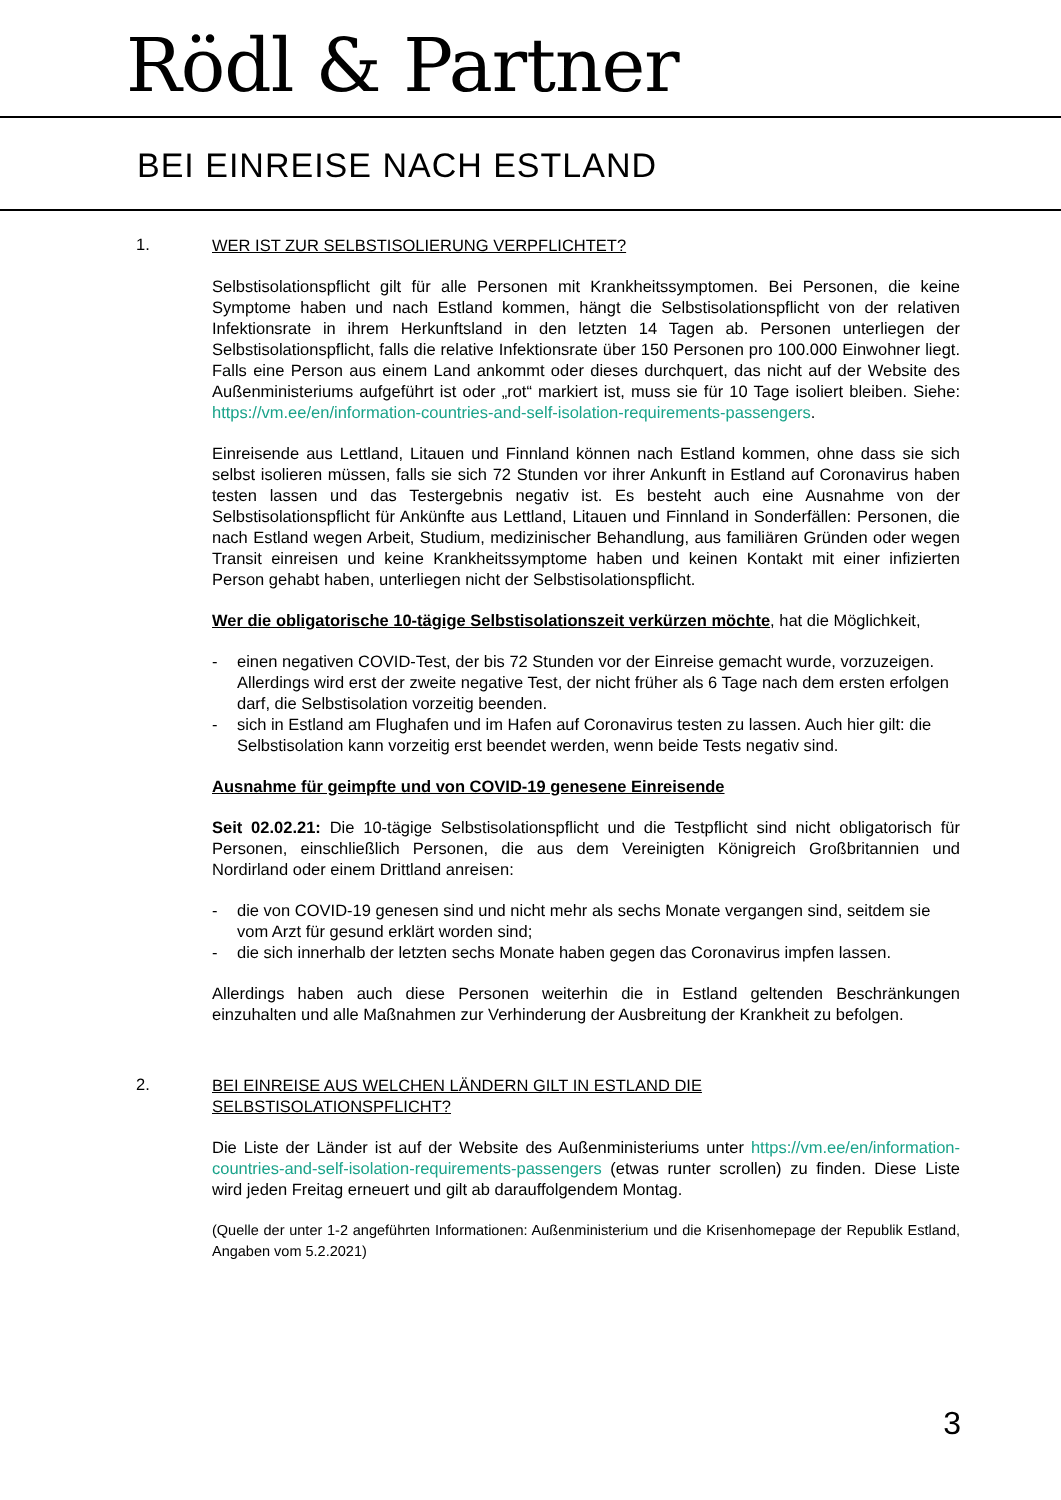Rödl & Partner
BEI EINREISE NACH ESTLAND
1.
WER IST ZUR SELBSTISOLIERUNG VERPFLICHTET?
Selbstisolationspflicht gilt für alle Personen mit Krankheitssymptomen. Bei Personen, die keine Symptome haben und nach Estland kommen, hängt die Selbstisolationspflicht von der relativen Infektionsrate in ihrem Herkunftsland in den letzten 14 Tagen ab. Personen unterliegen der Selbstisolationspflicht, falls die relative Infektionsrate über 150 Personen pro 100.000 Einwohner liegt. Falls eine Person aus einem Land ankommt oder dieses durchquert, das nicht auf der Website des Außenministeriums aufgeführt ist oder „rot“ markiert ist, muss sie für 10 Tage isoliert bleiben. Siehe: https://vm.ee/en/information-countries-and-self-isolation-requirements-passengers.
Einreisende aus Lettland, Litauen und Finnland können nach Estland kommen, ohne dass sie sich selbst isolieren müssen, falls sie sich 72 Stunden vor ihrer Ankunft in Estland auf Coronavirus haben testen lassen und das Testergebnis negativ ist. Es besteht auch eine Ausnahme von der Selbstisolationspflicht für Ankünfte aus Lettland, Litauen und Finnland in Sonderfällen: Personen, die nach Estland wegen Arbeit, Studium, medizinischer Behandlung, aus familiären Gründen oder wegen Transit einreisen und keine Krankheitssymptome haben und keinen Kontakt mit einer infizierten Person gehabt haben, unterliegen nicht der Selbstisolationspflicht.
Wer die obligatorische 10-tägige Selbstisolationszeit verkürzen möchte, hat die Möglichkeit,
- einen negativen COVID-Test, der bis 72 Stunden vor der Einreise gemacht wurde, vorzuzeigen. Allerdings wird erst der zweite negative Test, der nicht früher als 6 Tage nach dem ersten erfolgen darf, die Selbstisolation vorzeitig beenden.
- sich in Estland am Flughafen und im Hafen auf Coronavirus testen zu lassen. Auch hier gilt: die Selbstisolation kann vorzeitig erst beendet werden, wenn beide Tests negativ sind.
Ausnahme für geimpfte und von COVID-19 genesene Einreisende
Seit 02.02.21: Die 10-tägige Selbstisolationspflicht und die Testpflicht sind nicht obligatorisch für Personen, einschließlich Personen, die aus dem Vereinigten Königreich Großbritannien und Nordirland oder einem Drittland anreisen:
- die von COVID-19 genesen sind und nicht mehr als sechs Monate vergangen sind, seitdem sie vom Arzt für gesund erklärt worden sind;
- die sich innerhalb der letzten sechs Monate haben gegen das Coronavirus impfen lassen.
Allerdings haben auch diese Personen weiterhin die in Estland geltenden Beschränkungen einzuhalten und alle Maßnahmen zur Verhinderung der Ausbreitung der Krankheit zu befolgen.
2.
BEI EINREISE AUS WELCHEN LÄNDERN GILT IN ESTLAND DIE
SELBSTISOLATIONSPFLICHT?
Die Liste der Länder ist auf der Website des Außenministeriums unter https://vm.ee/en/information-countries-and-self-isolation-requirements-passengers (etwas runter scrollen) zu finden. Diese Liste wird jeden Freitag erneuert und gilt ab darauffolgendem Montag.
(Quelle der unter 1-2 angeführten Informationen: Außenministerium und die Krisenhomepage der Republik Estland, Angaben vom 5.2.2021)
3